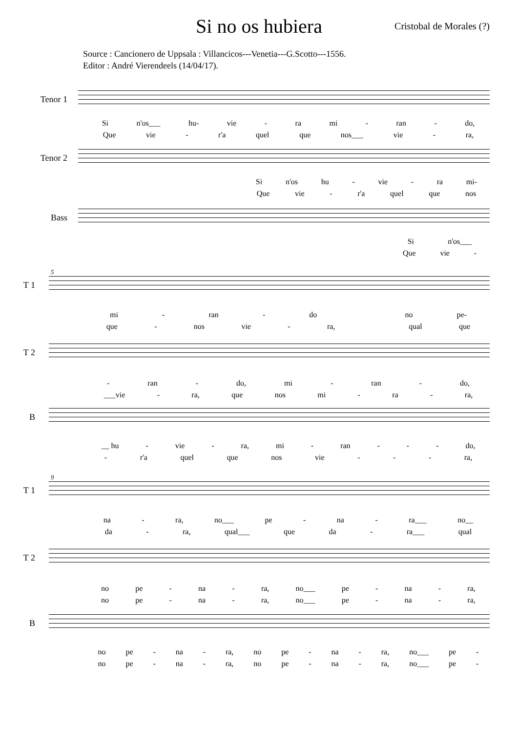Si no os hubiera Cristobal de Morales (?)
Source : Cancionero de Uppsala : Villancicos---Venetia---G.Scotto---1556.
Editor : André Vierendeels (14/04/17).
Tenor 1
Si n'os___ hu- vie - ra mi - ran - do,
Que vie - r'a quel que nos___ vie - ra,
Tenor 2
Si n'os hu - vie - ra mi-
Que vie - r'a quel que nos
Bass
Si n'os___
Que vie -
5
T 1
mi - ran - do no pe-
que - nos vie - ra, qual que
T 2
- ran - do, mi - ran - do,
___vie - ra, que nos mi - ra - ra,
B
__ hu - vie - ra, mi - ran - - - do,
- r'a quel que nos vie - - - ra,
9
T 1
na - ra, no___ pe - na - ra___ no__
da - ra, qual___ que da - ra___ qual
T 2
no pe - na - ra, no___ pe - na - ra,
no pe - na - ra, no___ pe - na - ra,
B
no pe - na - ra, no pe - na - ra, no___ pe -
no pe - na - ra, no pe - na - ra, no___ pe -